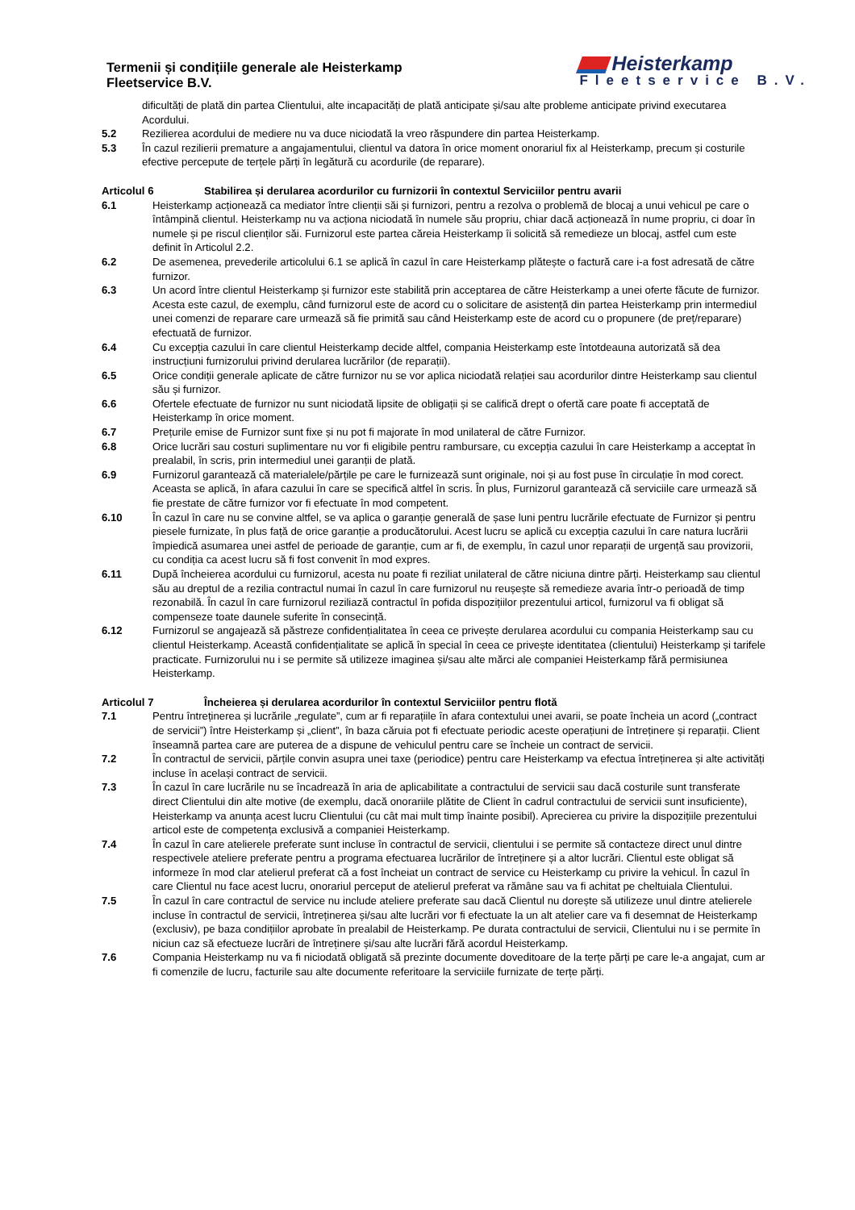Termenii și condițiile generale ale Heisterkamp
Fleetservice B.V.
Heisterkamp
Fleetservice B.V.
dificultăți de plată din partea Clientului, alte incapacități de plată anticipate și/sau alte probleme anticipate privind executarea Acordului.
5.2 Rezilierea acordului de mediere nu va duce niciodată la vreo răspundere din partea Heisterkamp.
5.3 În cazul rezilierii premature a angajamentului, clientul va datora în orice moment onorariul fix al Heisterkamp, precum și costurile efective percepute de terțele părți în legătură cu acordurile (de reparare).
Articolul 6 Stabilirea și derularea acordurilor cu furnizorii în contextul Serviciilor pentru avarii
6.1 Heisterkamp acționează ca mediator între clienții săi și furnizori, pentru a rezolva o problemă de blocaj a unui vehicul pe care o întâmpină clientul. Heisterkamp nu va acționa niciodată în numele său propriu, chiar dacă acționează în nume propriu, ci doar în numele și pe riscul clienților săi. Furnizorul este partea căreia Heisterkamp îi solicită să remedieze un blocaj, astfel cum este definit în Articolul 2.2.
6.2 De asemenea, prevederile articolului 6.1 se aplică în cazul în care Heisterkamp plătește o factură care i-a fost adresată de către furnizor.
6.3 Un acord între clientul Heisterkamp și furnizor este stabilită prin acceptarea de către Heisterkamp a unei oferte făcute de furnizor. Acesta este cazul, de exemplu, când furnizorul este de acord cu o solicitare de asistență din partea Heisterkamp prin intermediul unei comenzi de reparare care urmează să fie primită sau când Heisterkamp este de acord cu o propunere (de preț/reparare) efectuată de furnizor.
6.4 Cu excepția cazului în care clientul Heisterkamp decide altfel, compania Heisterkamp este întotdeauna autorizată să dea instrucțiuni furnizorului privind derularea lucrărilor (de reparații).
6.5 Orice condiții generale aplicate de către furnizor nu se vor aplica niciodată relației sau acordurilor dintre Heisterkamp sau clientul său și furnizor.
6.6 Ofertele efectuate de furnizor nu sunt niciodată lipsite de obligații și se califică drept o ofertă care poate fi acceptată de Heisterkamp în orice moment.
6.7 Prețurile emise de Furnizor sunt fixe și nu pot fi majorate în mod unilateral de către Furnizor.
6.8 Orice lucrări sau costuri suplimentare nu vor fi eligibile pentru rambursare, cu excepția cazului în care Heisterkamp a acceptat în prealabil, în scris, prin intermediul unei garanții de plată.
6.9 Furnizorul garantează că materialele/părțile pe care le furnizează sunt originale, noi și au fost puse în circulație în mod corect. Aceasta se aplică, în afara cazului în care se specifică altfel în scris. În plus, Furnizorul garantează că serviciile care urmează să fie prestate de către furnizor vor fi efectuate în mod competent.
6.10 În cazul în care nu se convine altfel, se va aplica o garanție generală de șase luni pentru lucrările efectuate de Furnizor și pentru piesele furnizate, în plus față de orice garanție a producătorului. Acest lucru se aplică cu excepția cazului în care natura lucrării împiedică asumarea unei astfel de perioade de garanție, cum ar fi, de exemplu, în cazul unor reparații de urgență sau provizorii, cu condiția ca acest lucru să fi fost convenit în mod expres.
6.11 După încheierea acordului cu furnizorul, acesta nu poate fi reziliat unilateral de către niciuna dintre părți. Heisterkamp sau clientul său au dreptul de a rezilia contractul numai în cazul în care furnizorul nu reușește să remedieze avaria într-o perioadă de timp rezonabilă. În cazul în care furnizorul reziliază contractul în pofida dispozițiilor prezentului articol, furnizorul va fi obligat să compenseze toate daunele suferite în consecință.
6.12 Furnizorul se angajează să păstreze confidențialitatea în ceea ce privește derularea acordului cu compania Heisterkamp sau cu clientul Heisterkamp. Această confidențialitate se aplică în special în ceea ce privește identitatea (clientului) Heisterkamp și tarifele practicate. Furnizorului nu i se permite să utilizeze imaginea și/sau alte mărci ale companiei Heisterkamp fără permisiunea Heisterkamp.
Articolul 7 Încheierea și derularea acordurilor în contextul Serviciilor pentru flotă
7.1 Pentru întreținerea și lucrările „regulate”, cum ar fi reparațiile în afara contextului unei avarii, se poate încheia un acord („contract de servicii”) între Heisterkamp și „client”, în baza căruia pot fi efectuate periodic aceste operațiuni de întreținere și reparații. Client înseamnă partea care are puterea de a dispune de vehiculul pentru care se încheie un contract de servicii.
7.2 În contractul de servicii, părțile convin asupra unei taxe (periodice) pentru care Heisterkamp va efectua întreținerea și alte activități incluse în același contract de servicii.
7.3 În cazul în care lucrările nu se încadrează în aria de aplicabilitate a contractului de servicii sau dacă costurile sunt transferate direct Clientului din alte motive (de exemplu, dacă onorariile plătite de Client în cadrul contractului de servicii sunt insuficiente), Heisterkamp va anunța acest lucru Clientului (cu cât mai mult timp înainte posibil). Aprecierea cu privire la dispozițiile prezentului articol este de competența exclusivă a companiei Heisterkamp.
7.4 În cazul în care atelierele preferate sunt incluse în contractul de servicii, clientului i se permite să contacteze direct unul dintre respectivele ateliere preferate pentru a programa efectuarea lucrărilor de întreținere și a altor lucrări. Clientul este obligat să informeze în mod clar atelierul preferat că a fost încheiat un contract de service cu Heisterkamp cu privire la vehicul. În cazul în care Clientul nu face acest lucru, onorariul perceput de atelierul preferat va rămâne sau va fi achitat pe cheltuiala Clientului.
7.5 În cazul în care contractul de service nu include ateliere preferate sau dacă Clientul nu dorește să utilizeze unul dintre atelierele incluse în contractul de servicii, întreținerea și/sau alte lucrări vor fi efectuate la un alt atelier care va fi desemnat de Heisterkamp (exclusiv), pe baza condițiilor aprobate în prealabil de Heisterkamp. Pe durata contractului de servicii, Clientului nu i se permite în niciun caz să efectueze lucrări de întreținere și/sau alte lucrări fără acordul Heisterkamp.
7.6 Compania Heisterkamp nu va fi niciodată obligată să prezinte documente doveditoare de la terțe părți pe care le-a angajat, cum ar fi comenzile de lucru, facturile sau alte documente referitoare la serviciile furnizate de terțe părți.